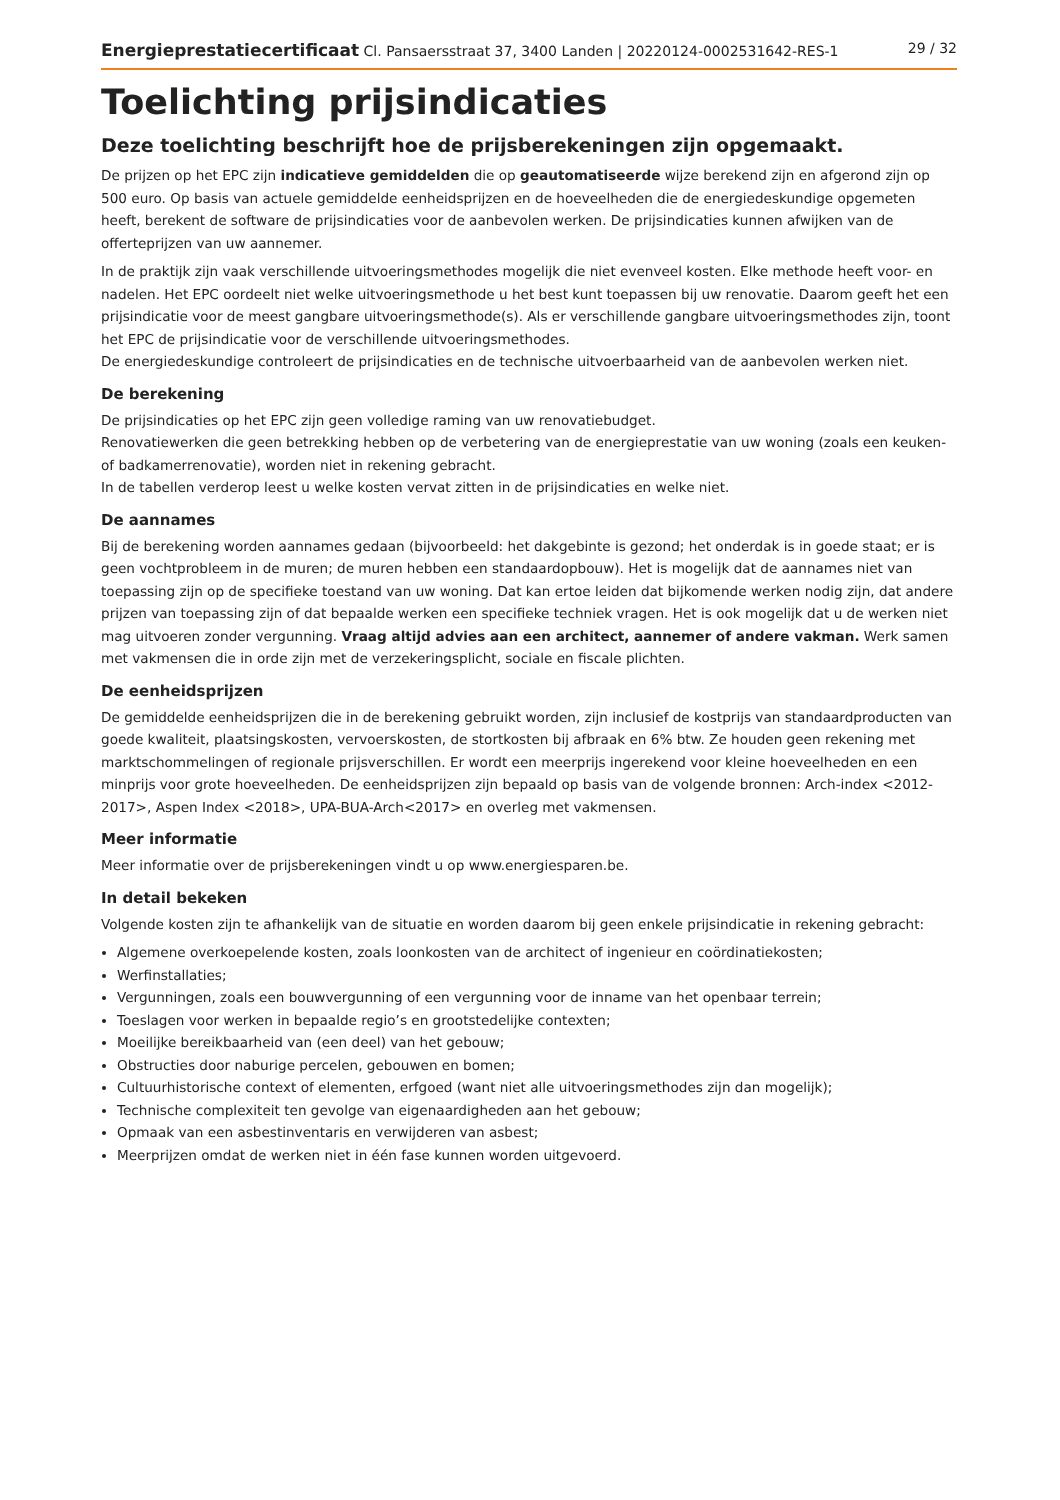Energieprestatiecertificaat Cl. Pansaersstraat 37, 3400 Landen | 20220124-0002531642-RES-1 29 / 32
Toelichting prijsindicaties
Deze toelichting beschrijft hoe de prijsberekeningen zijn opgemaakt.
De prijzen op het EPC zijn indicatieve gemiddelden die op geautomatiseerde wijze berekend zijn en afgerond zijn op 500 euro. Op basis van actuele gemiddelde eenheidsprijzen en de hoeveelheden die de energiedeskundige opgemeten heeft, berekent de software de prijsindicaties voor de aanbevolen werken. De prijsindicaties kunnen afwijken van de offerteprijzen van uw aannemer.
In de praktijk zijn vaak verschillende uitvoeringsmethodes mogelijk die niet evenveel kosten. Elke methode heeft voor- en nadelen. Het EPC oordeelt niet welke uitvoeringsmethode u het best kunt toepassen bij uw renovatie. Daarom geeft het een prijsindicatie voor de meest gangbare uitvoeringsmethode(s). Als er verschillende gangbare uitvoeringsmethodes zijn, toont het EPC de prijsindicatie voor de verschillende uitvoeringsmethodes.
De energiedeskundige controleert de prijsindicaties en de technische uitvoerbaarheid van de aanbevolen werken niet.
De berekening
De prijsindicaties op het EPC zijn geen volledige raming van uw renovatiebudget.
Renovatiewerken die geen betrekking hebben op de verbetering van de energieprestatie van uw woning (zoals een keuken- of badkamerrenovatie), worden niet in rekening gebracht.
In de tabellen verderop leest u welke kosten vervat zitten in de prijsindicaties en welke niet.
De aannames
Bij de berekening worden aannames gedaan (bijvoorbeeld: het dakgebinte is gezond; het onderdak is in goede staat; er is geen vochtprobleem in de muren; de muren hebben een standaardopbouw). Het is mogelijk dat de aannames niet van toepassing zijn op de specifieke toestand van uw woning. Dat kan ertoe leiden dat bijkomende werken nodig zijn, dat andere prijzen van toepassing zijn of dat bepaalde werken een specifieke techniek vragen. Het is ook mogelijk dat u de werken niet mag uitvoeren zonder vergunning. Vraag altijd advies aan een architect, aannemer of andere vakman. Werk samen met vakmensen die in orde zijn met de verzekeringsplicht, sociale en fiscale plichten.
De eenheidsprijzen
De gemiddelde eenheidsprijzen die in de berekening gebruikt worden, zijn inclusief de kostprijs van standaardproducten van goede kwaliteit, plaatsingskosten, vervoerskosten, de stortkosten bij afbraak en 6% btw. Ze houden geen rekening met marktschommelingen of regionale prijsverschillen. Er wordt een meerprijs ingerekend voor kleine hoeveelheden en een minprijs voor grote hoeveelheden. De eenheidsprijzen zijn bepaald op basis van de volgende bronnen: Arch-index <2012-2017>, Aspen Index <2018>, UPA-BUA-Arch<2017> en overleg met vakmensen.
Meer informatie
Meer informatie over de prijsberekeningen vindt u op www.energiesparen.be.
In detail bekeken
Volgende kosten zijn te afhankelijk van de situatie en worden daarom bij geen enkele prijsindicatie in rekening gebracht:
Algemene overkoepelende kosten, zoals loonkosten van de architect of ingenieur en coördinatiekosten;
Werfinstallaties;
Vergunningen, zoals een bouwvergunning of een vergunning voor de inname van het openbaar terrein;
Toeslagen voor werken in bepaalde regio’s en grootstedelijke contexten;
Moeilijke bereikbaarheid van (een deel) van het gebouw;
Obstructies door naburige percelen, gebouwen en bomen;
Cultuurhistorische context of elementen, erfgoed (want niet alle uitvoeringsmethodes zijn dan mogelijk);
Technische complexiteit ten gevolge van eigenaardigheden aan het gebouw;
Opmaak van een asbestinventaris en verwijderen van asbest;
Meerprijzen omdat de werken niet in één fase kunnen worden uitgevoerd.